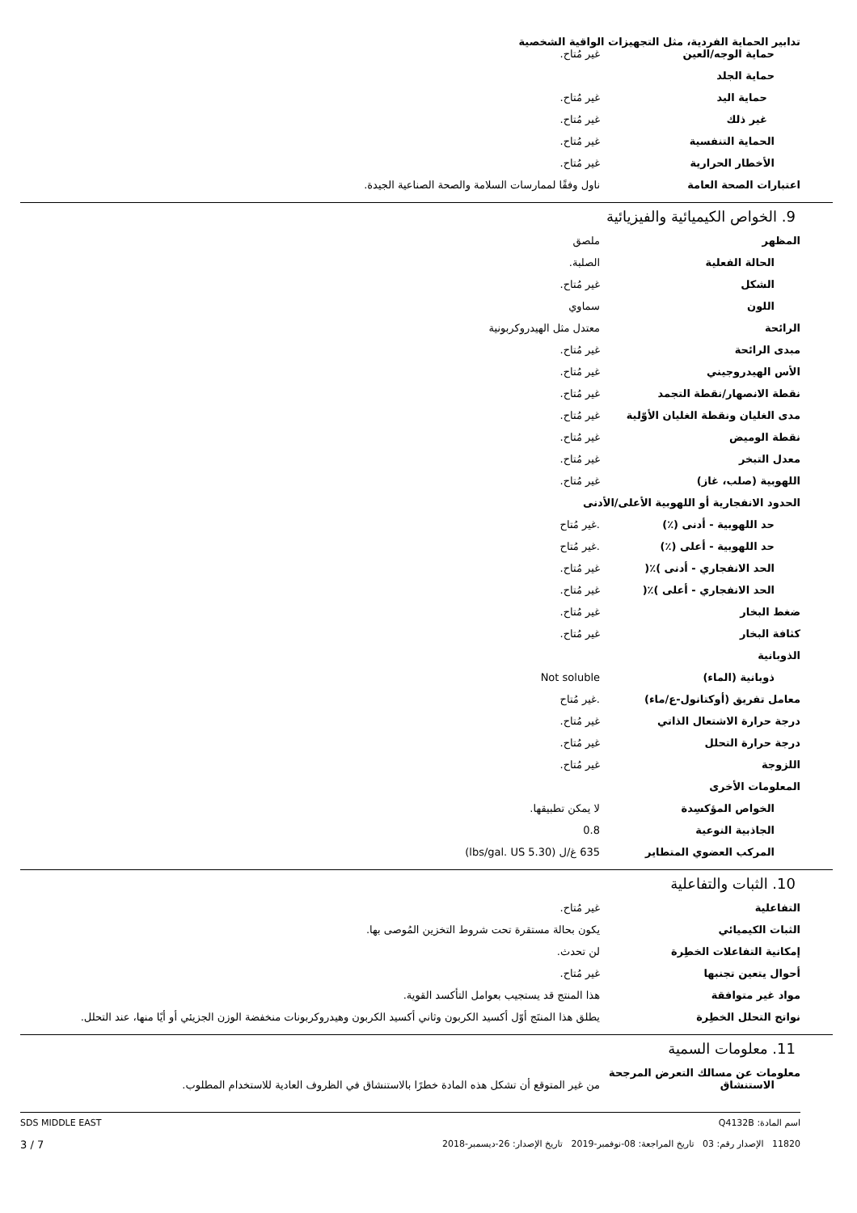تدابير الحماية الفردية، مثل التجهيزات الواقية الشخصية
| حماية الوجه/العين | غير مُتاح. |
| حماية الجلد | |
| حماية اليد | غير مُتاح. |
| غير ذلك | غير مُتاح. |
| الحماية التنفسية | غير مُتاح. |
| الأخطار الحرارية | غير مُتاح. |
| اعتبارات الصحة العامة | ناول وفقًا لممارسات السلامة والصحة الصناعية الجيدة. |
9. الخواص الكيميائية والفيزيائية
| المظهر | ملصق |
| الحالة الفعلية | الصلبة. |
| الشكل | غير مُتاح. |
| اللون | سماوي |
| الرائحة | معتدل مثل الهيدروكربونية |
| مبدى الرائحة | غير مُتاح. |
| الأس الهيدروجيني | غير مُتاح. |
| نقطة الانصهار/نقطة التجمد | غير مُتاح. |
| مدى الغليان ونقطة الغليان الأوّلية | غير مُتاح. |
| نقطة الوميض | غير مُتاح. |
| معدل التبخر | غير مُتاح. |
| اللهوبية (صلب، غاز) | غير مُتاح. |
| الحدود الانفجارية أو اللهوبية الأعلى/الأدنى | |
| حد اللهوبية - أدنى (٪) | .غير مُتاح |
| حد اللهوبية - أعلى (٪) | .غير مُتاح |
| الحد الانفجاري - أدنى )٪( | غير مُتاح. |
| الحد الانفجاري - أعلى )٪( | غير مُتاح. |
| ضغط البخار | غير مُتاح. |
| كثافة البخار | غير مُتاح. |
| الذوبانية | |
| ذوبانية (الماء) | Not soluble |
| معامل تفريق (أوكتانول-ع/ماء) | .غير مُتاح |
| درجة حرارة الاشتعال الذاتي | غير مُتاح. |
| درجة حرارة التحلل | غير مُتاح. |
| اللزوجة | غير مُتاح. |
| المعلومات الأخرى | |
| الخواص المؤكسِدة | لا يمكن تطبيقها. |
| الجاذبية النوعية | 0.8 |
| المركب العضوي المتطاير | 635 غ/ل (5.30 lbs/gal. US) |
10. الثبات والتفاعلية
| التفاعلية | غير مُتاح. |
| الثبات الكيميائي | يكون بحالة مستقرة تحت شروط التخزين المُوصى بها. |
| إمكانية التفاعلات الخطِرة | لن تحدث. |
| أحوال يتعين تجنبها | غير مُتاح. |
| مواد غير متوافقة | هذا المنتج قد يستجيب بعوامل التأكسد القوية. |
| نواتج التحلل الخطِرة | يطلق هذا المنتَج أوّل أكسيد الكربون وثاني أكسيد الكربون وهيدروكربونات منخفضة الوزن الجزيئي أو أيًا منها، عند التحلل. |
11. معلومات السمية
معلومات عن مسالك التعرض المرجحة
| الاستنشاق | من غير المتوقع أن تشكل هذه المادة خطرًا بالاستنشاق في الظروف العادية للاستخدام المطلوب. |
اسم المادة: Q4132B
11820 الإصدار رقم: 03 تاريخ المراجعة: 08-نوفمبر-2019 تاريخ الإصدار: 26-ديسمبر-2018
SDS MIDDLE EAST
3 / 7